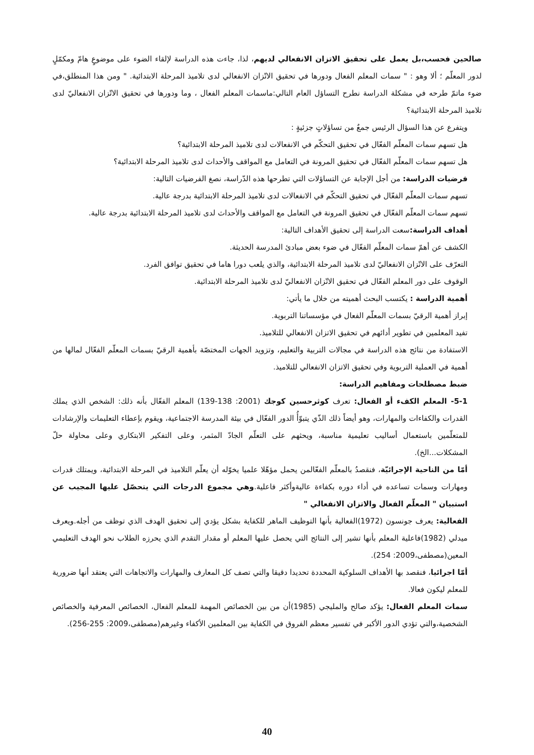صالحين فحسب،بل يعمل على تحقيق الاتزان الانفعالي لديهم، لذا، جاءت هذه الدراسة لإلقاء الضوء على موضوعٍ هامّ ومكمّلٍ لدور المعلّم ؛ ألا وهو : " سمات المعلم الفعال ودورها في تحقيق الاتّزان الانفعالي لدى تلاميذ المرحلة الابتدائية. " ومن هذا المنطلق،في ضوء ماتمّ طرحه في مشكلة الدراسة نطرح التساؤل العام التالي:ماسمات المعلم الفعال ، وما ودورها في تحقيق الاتّزان الانفعاليّ لدى تلاميذ المرحلة الابتدائية؟
ويتفرع عن هذا السؤال الرئيس جمعٌ من تساؤلاتٍ جزئيةٍ :
هل تسهم سمات المعلّم الفعّال في تحقيق التحكّم في الانفعالات لدى تلاميذ المرحلة الابتدائية؟
هل تسهم سمات المعلّم الفعّال في تحقيق المرونة في التعامل مع المواقف والأحداث لدى تلاميذ المرحلة الابتدائية؟
فرضيات الدراسة: من أجل الإجابة عن التساؤلات التي تطرحها هذه الدّراسة، نصغ الفرضيات التالية:
تسهم سمات المعلّم الفعّال في تحقيق التحكّم في الانفعالات لدى تلاميذ المرحلة الابتدائية بدرجة عالية.
تسهم سمات المعلّم الفعّال في تحقيق المرونة في التعامل مع المواقف والأحداث لدى تلاميذ المرحلة الابتدائية بدرجة عالية.
أهداف الدراسة: سعت الدراسة إلى تحقيق الأهداف التالية:
الكشف عن أهمّ سمات المعلّم الفعّال في ضوء بعض مبادئ المدرسة الحديثة.
التعرّف على الاتّزان الانفعاليّ لدى تلاميذ المرحلة الابتدائية، والذي يلعب دورا هاما في تحقيق توافق الفرد.
الوقوف على دور المعلم الفعّال في تحقيق الاتّزان الانفعاليّ لدى تلاميذ المرحلة الابتدائية.
أهمية الدراسة : يكتسب البحث أهميته من خلال ما يأتي:
إبراز أهمية الرقيّ بسمات المعلّم الفعال في مؤسساتنا التربوية.
تفيد المعلمين في تطوير أدائهم في تحقيق الاتزان الانفعالي للتلاميذ.
الاستفادة من نتائج هذه الدراسة في مجالات التربية والتعليم، وتزويد الجهات المختصّة بأهمية الرقيّ بسمات المعلّم الفعّال لمالها من أهمية في العملية التربوية وفي تحقيق الاتزان الانفعالي للتلاميذ.
ضبط مصطلحات ومفاهيم الدراسة:
5-1- المعلم الكفء أو الفعال: تعرف كوثرحسين كوجك (2001: 138-139) المعلم الفعّال بأنه ذلك: الشخص الذي يملك القدرات والكفاءات والمهارات، وهو أيضاً ذلك الذّي يتبوّأُ الدور الفعّال في بيئة المدرسة الاجتماعية، ويقوم بإعطاء التعليمات والإرشادات للمتعلّمين باستعمال أساليب تعليمية مناسبة، ويحثهم على التعلّم الجادّ المثمر، وعلى التفكير الابتكاري وعلى محاولة حلّ المشكلات...الخ).
أمّا من الناحية الإجرائيّة، فنقصدُ بالمعلّم الفعّالمن يحمل مؤهّلا علميا يخوّله أن يعلّم التلاميذ في المرحلة الابتدائية، ويمتلك قدرات ومهارات وسمات تساعده في أداء دوره بكفاءة عاليةوأكثر فاعلية.وهي مجموع الدرجات التي يتحصّل عليها المجيب عن استبيان " المعلّم الفعال والاتزان الانفعالي "
الفعالية: يعرف جونسون (1972)الفعالية بأنها التوظيف الماهر للكفاية بشكل يؤدي إلى تحقيق الهدف الذي توظف من أجله.ويعرف ميدلي (1982)فاعلية المعلم بأنها تشير إلى النتائج التي يحصل عليها المعلم أو مقدار التقدم الذي يحرزه الطلاب نحو الهدف التعليمي المعين(مصطفى،2009: 254).
أمّا اجرائيا، فنقصد بها الأهداف السلوكية المحددة تحديدا دقيقا والتي تصف كل المعارف والمهارات والاتجاهات التي يعتقد أنها ضرورية للمعلم ليكون فعالا.
سمات المعلم الفعال: يؤكد صالح والمليجي (1985)أن من بين الخصائص المهمة للمعلم الفعال، الخصائص المعرفية والخصائص الشخصية،والتي تؤدي الدور الأكبر في تفسير معظم الفروق في الكفاية بين المعلمين الأكفاء وغيرهم(مصطفى،2009: 255-256).
40